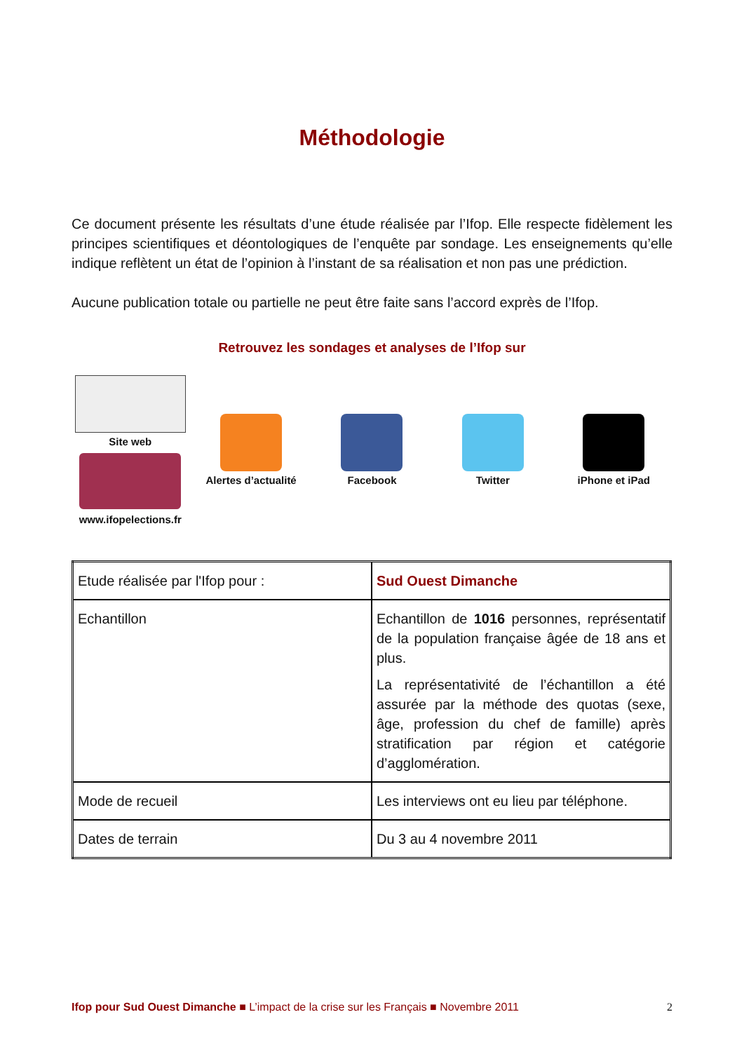Méthodologie
Ce document présente les résultats d’une étude réalisée par l’Ifop. Elle respecte fidèlement les principes scientifiques et déontologiques de l’enquête par sondage. Les enseignements qu’elle indique reflètent un état de l’opinion à l’instant de sa réalisation et non pas une prédiction.
Aucune publication totale ou partielle ne peut être faite sans l’accord exprès de l’Ifop.
Retrouvez les sondages et analyses de l’Ifop sur
Site web
www.ifopelections.fr
Alertes d’actualité Facebook Twitter iPhone et iPad
| Etude réalisée par l'Ifop pour : | Sud Ouest Dimanche |
| Echantillon | Echantillon de 1016 personnes, représentatif de la population française âgée de 18 ans et plus. La représentativité de l’échantillon a été assurée par la méthode des quotas (sexe, âge, profession du chef de famille) après stratification par région et catégorie d’agglomération. |
| Mode de recueil | Les interviews ont eu lieu par téléphone. |
| Dates de terrain | Du 3 au 4 novembre 2011 |
Ifop pour Sud Ouest Dimanche ■ L’impact de la crise sur les Français ■ Novembre 2011 2